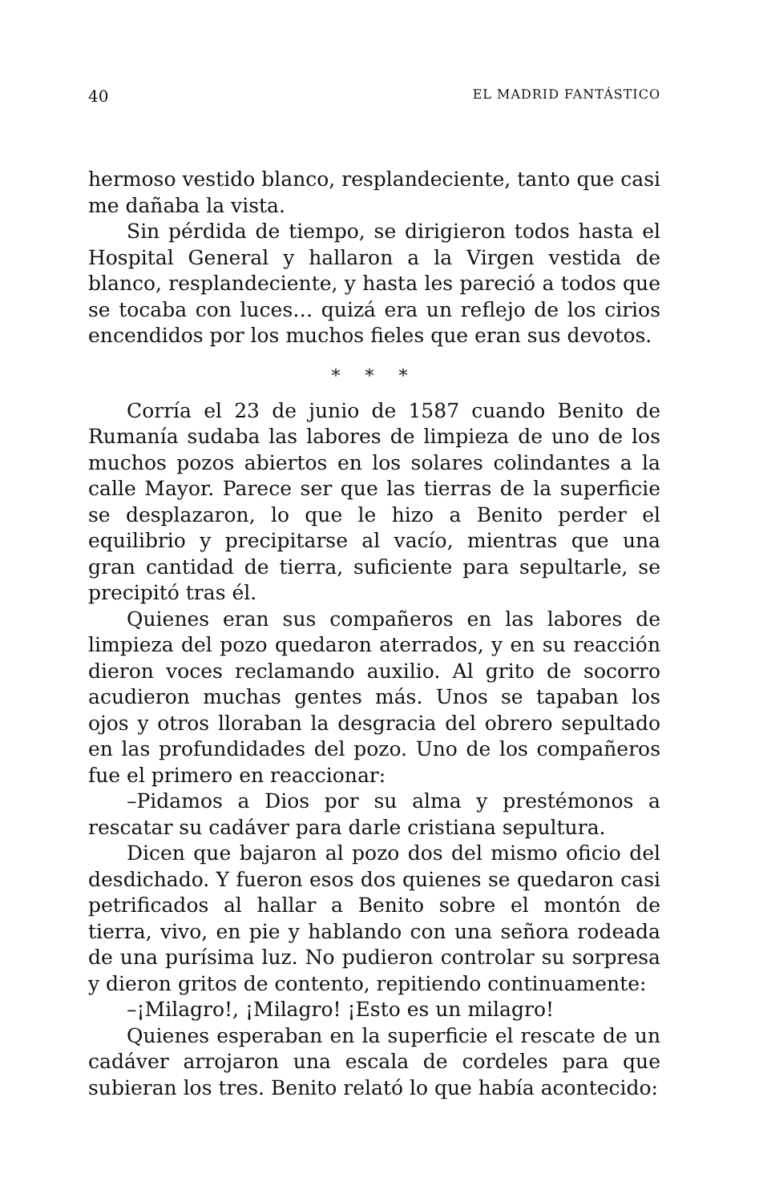40 EL MADRID FANTÁSTICO
hermoso vestido blanco, resplandeciente, tanto que casi me dañaba la vista.
Sin pérdida de tiempo, se dirigieron todos hasta el Hospital General y hallaron a la Virgen vestida de blanco, resplandeciente, y hasta les pareció a todos que se tocaba con luces… quizá era un reflejo de los cirios encendidos por los muchos fieles que eran sus devotos.
* * *
Corría el 23 de junio de 1587 cuando Benito de Rumanía sudaba las labores de limpieza de uno de los muchos pozos abiertos en los solares colindantes a la calle Mayor. Parece ser que las tierras de la superficie se desplazaron, lo que le hizo a Benito perder el equilibrio y precipitarse al vacío, mientras que una gran cantidad de tierra, suficiente para sepultarle, se precipitó tras él.
Quienes eran sus compañeros en las labores de limpieza del pozo quedaron aterrados, y en su reacción dieron voces reclamando auxilio. Al grito de socorro acudieron muchas gentes más. Unos se tapaban los ojos y otros lloraban la desgracia del obrero sepultado en las profundidades del pozo. Uno de los compañeros fue el primero en reaccionar:
–Pidamos a Dios por su alma y prestémonos a rescatar su cadáver para darle cristiana sepultura.
Dicen que bajaron al pozo dos del mismo oficio del desdichado. Y fueron esos dos quienes se quedaron casi petrificados al hallar a Benito sobre el montón de tierra, vivo, en pie y hablando con una señora rodeada de una purísima luz. No pudieron controlar su sorpresa y dieron gritos de contento, repitiendo continuamente:
–¡Milagro!, ¡Milagro! ¡Esto es un milagro!
Quienes esperaban en la superficie el rescate de un cadáver arrojaron una escala de cordeles para que subieran los tres. Benito relató lo que había acontecido: